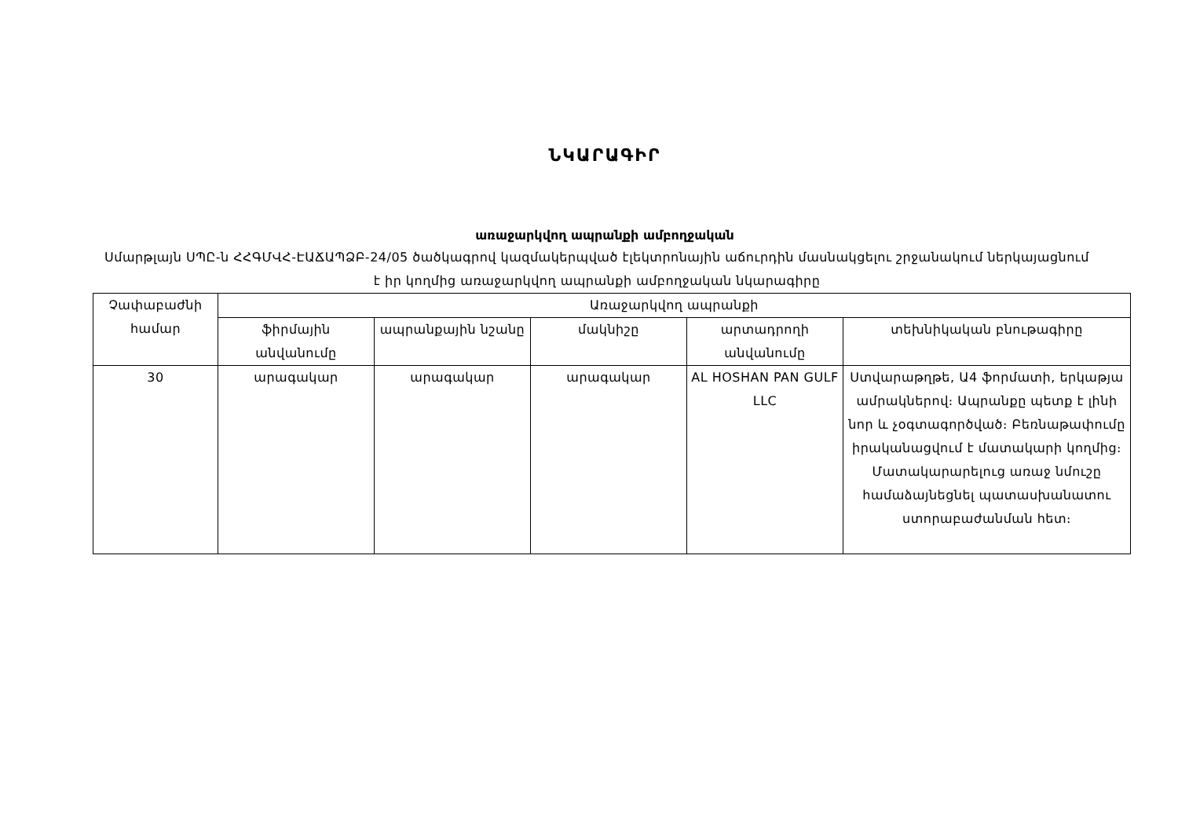ՆԿԱՐԱԳԻՐ
առաջարկվող ապրանքի ամբողջական
Սմարթլայն ՍՊԸ-ն ՀՀԳՄՎՀ-ԷԱՃԱՊՁԲ-24/05 ծածկագրով կազմակերպված էլեկտրոնային աճուրդին մասնակցելու շրջանակում ներկայացնում է իր կողմից առաջարկվող ապրանքի ամբողջական նկարագիրը
| Չափաբաժնի համար | Առաջարկվող ապրանքի | | | | |
| --- | --- | --- | --- | --- | --- |
| | ֆիրմային անվանումը | ապրանքային նշանը | մակնիշը | արտադրողի անվանումը | տեխնիկական բնութագիրը |
| 30 | արագակար | արագակար | արագակար | AL HOSHAN PAN GULF LLC | Ստվարաթղթե, Ա4 ֆորմատի, երկաթյա ամրակներով։ Ապրանքը պետք է լինի նոր և չօգտագործված։ Բեռնաթափումը իրականացվում է մատակարի կողմից։ Մատակարարելուց առաջ նմուշը համաձայնեցնել պատասխանատու ստորաբաժանման հետ։ |